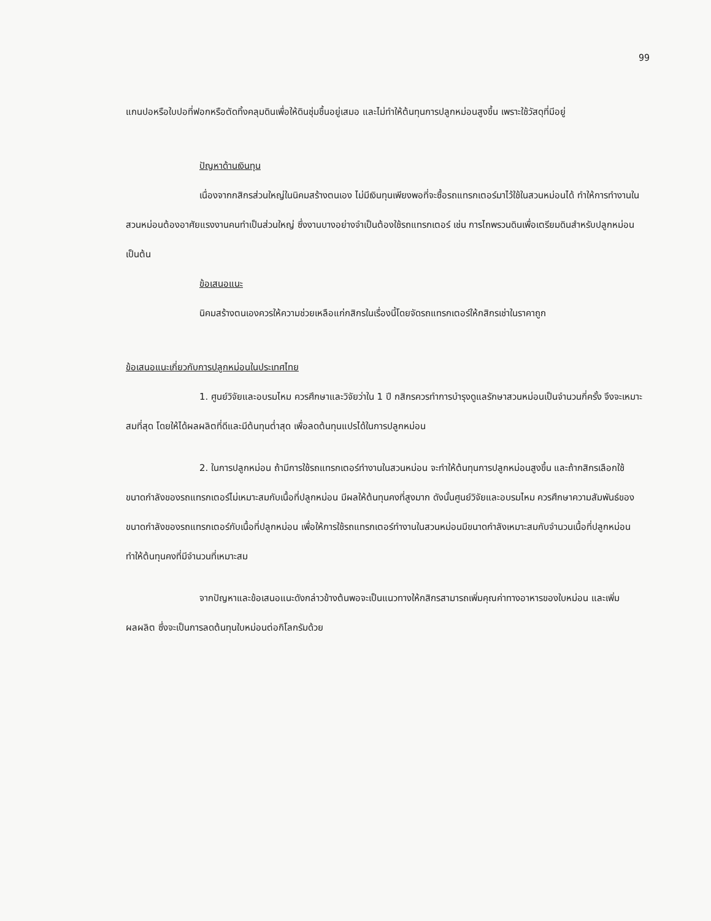99
แกนปอหรือใบปอที่ฟอกหรือตัดทิ้งคลุมดินเพื่อให้ดินชุ่มชื้นอยู่เสมอ และไม่ทำให้ต้นทุนการปลูกหม่อนสูงขึ้น เพราะใช้วัสดุที่มีอยู่
ปัญหาด้านเงินทุน
เนื่องจากกสิกรส่วนใหญ่ในนิคมสร้างตนเอง ไม่มีเงินทุนเพียงพอที่จะซื้อรถแทรกเตอร์มาไว้ใช้ในสวนหม่อนได้ ทำให้การทำงานในสวนหม่อนต้องอาศัยแรงงานคนทำเป็นส่วนใหญ่ ซึ่งงานบางอย่างจำเป็นต้องใช้รถแทรกเตอร์ เช่น การไถพรวนดินเพื่อเตรียมดินสำหรับปลูกหม่อน เป็นต้น
ข้อเสนอแนะ
นิคมสร้างตนเองควรให้ความช่วยเหลือแก่กสิกรในเรื่องนี้โดยจัดรถแทรกเตอร์ให้กสิกรเช่าในราคาถูก
ข้อเสนอแนะเกี่ยวกับการปลูกหม่อนในประเทศไทย
1. ศูนย์วิจัยและอบรมไหม ควรศึกษาและวิจัยว่าใน 1 ปี กสิกรควรทำการบำรุงดูแลรักษาสวนหม่อนเป็นจำนวนกี่ครั้ง จึงจะเหมาะสมที่สุด โดยให้ได้ผลผลิตที่ดีและมีต้นทุนต่ำสุด เพื่อลดต้นทุนแปรได้ในการปลูกหม่อน
2. ในการปลูกหม่อน ถ้ามีการใช้รถแทรกเตอร์ทำงานในสวนหม่อน จะทำให้ต้นทุนการปลูกหม่อนสูงขึ้น และถ้ากสิกรเลือกใช้ขนาดกำลังของรถแทรกเตอร์ไม่เหมาะสมกับเนื้อที่ปลูกหม่อน มีผลให้ต้นทุนคงที่สูงมาก ดังนั้นศูนย์วิจัยและอบรมไหม ควรศึกษาความสัมพันธ์ของขนาดกำลังของรถแทรกเตอร์กับเนื้อที่ปลูกหม่อน เพื่อให้การใช้รถแทรกเตอร์ทำงานในสวนหม่อนมีขนาดกำลังเหมาะสมกับจำนวนเนื้อที่ปลูกหม่อน ทำให้ต้นทุนคงที่มีจำนวนที่เหมาะสม
จากปัญหาและข้อเสนอแนะดังกล่าวข้างต้นพอจะเป็นแนวทางให้กสิกรสามารถเพิ่มคุณค่าทางอาหารของใบหม่อน และเพิ่มผลผลิต ซึ่งจะเป็นการลดต้นทุนใบหม่อนต่อกิโลกรัมด้วย